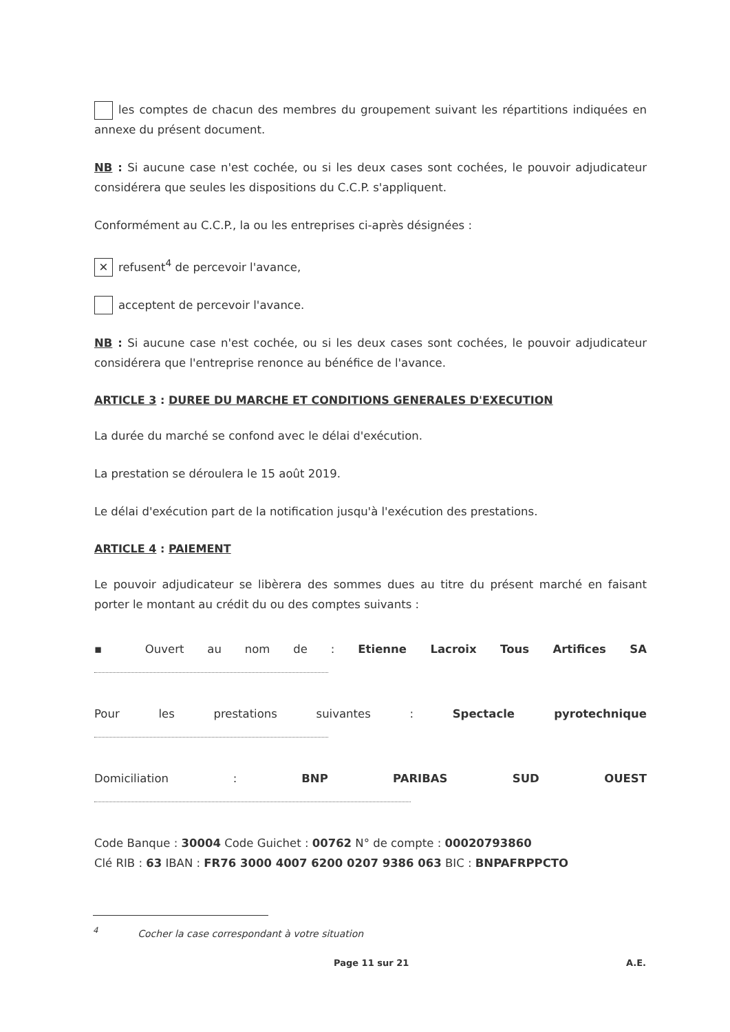les comptes de chacun des membres du groupement suivant les répartitions indiquées en annexe du présent document.
NB : Si aucune case n'est cochée, ou si les deux cases sont cochées, le pouvoir adjudicateur considérera que seules les dispositions du C.C.P. s'appliquent.
Conformément au C.C.P., la ou les entreprises ci-après désignées :
✕ refusent<sup>4</sup> de percevoir l'avance,
acceptent de percevoir l'avance.
NB : Si aucune case n'est cochée, ou si les deux cases sont cochées, le pouvoir adjudicateur considérera que l'entreprise renonce au bénéfice de l'avance.
ARTICLE 3 : DUREE DU MARCHE ET CONDITIONS GENERALES D'EXECUTION
La durée du marché se confond avec le délai d'exécution.
La prestation se déroulera le 15 août 2019.
Le délai d'exécution part de la notification jusqu'à l'exécution des prestations.
ARTICLE 4 : PAIEMENT
Le pouvoir adjudicateur se libèrera des sommes dues au titre du présent marché en faisant porter le montant au crédit du ou des comptes suivants :
▪ Ouvert au nom de : Etienne Lacroix Tous Artifices SA
Pour les prestations suivantes : Spectacle pyrotechnique
Domiciliation : BNP PARIBAS SUD OUEST
Code Banque : 30004 Code Guichet : 00762 N° de compte : 00020793860
Clé RIB : 63 IBAN : FR76 3000 4007 6200 0207 9386 063 BIC : BNPAFRPPCTO
<sup>4</sup> Cocher la case correspondant à votre situation
Page 11 sur 21 A.E.